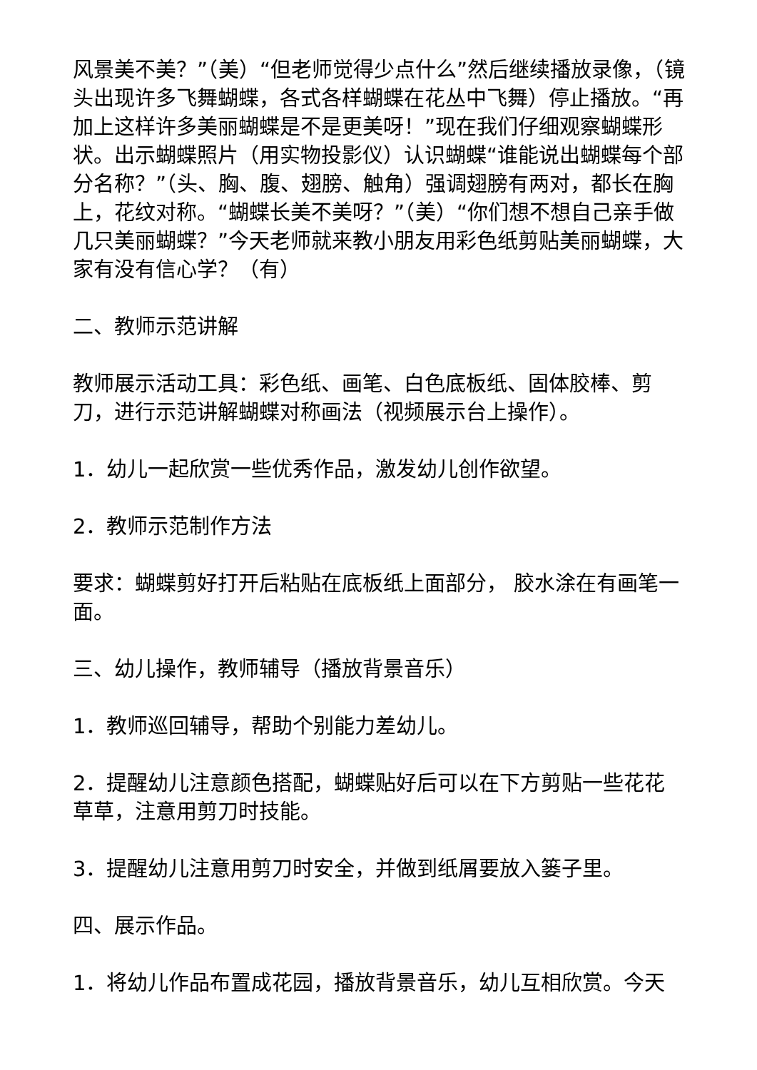风景美不美？”（美）“但老师觉得少点什么”然后继续播放录像，（镜头出现许多飞舞蝴蝶，各式各样蝴蝶在花丛中飞舞）停止播放。“再加上这样许多美丽蝴蝶是不是更美呀！”现在我们仔细观察蝴蝶形状。出示蝴蝶照片（用实物投影仪）认识蝴蝶“谁能说出蝴蝶每个部分名称？”（头、胸、腹、翅膀、触角）强调翅膀有两对，都长在胸上，花纹对称。“蝴蝶长美不美呀？”（美）“你们想不想自己亲手做几只美丽蝴蝶？”今天老师就来教小朋友用彩色纸剪贴美丽蝴蝶，大家有没有信心学？（有）
二、教师示范讲解
教师展示活动工具：彩色纸、画笔、白色底板纸、固体胶棒、剪刀，进行示范讲解蝴蝶对称画法（视频展示台上操作）。
1．幼儿一起欣赏一些优秀作品，激发幼儿创作欲望。
2．教师示范制作方法
要求：蝴蝶剪好打开后粘贴在底板纸上面部分， 胶水涂在有画笔一面。
三、幼儿操作，教师辅导（播放背景音乐）
1．教师巡回辅导，帮助个别能力差幼儿。
2．提醒幼儿注意颜色搭配，蝴蝶贴好后可以在下方剪贴一些花花草草，注意用剪刀时技能。
3．提醒幼儿注意用剪刀时安全，并做到纸屑要放入篓子里。
四、展示作品。
1．将幼儿作品布置成花园，播放背景音乐，幼儿互相欣赏。今天